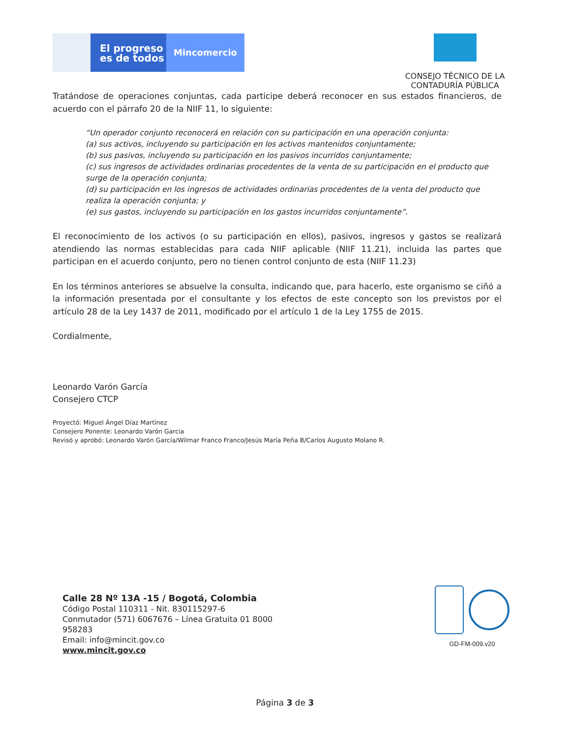El progreso
es de todos
Mincomercio
CONSEJO TÉCNICO DE LA
CONTADURÍA PÚBLICA
Tratándose de operaciones conjuntas, cada participe deberá reconocer en sus estados financieros, de acuerdo con el párrafo 20 de la NIIF 11, lo siguiente:
“Un operador conjunto reconocerá en relación con su participación en una operación conjunta:
(a) sus activos, incluyendo su participación en los activos mantenidos conjuntamente;
(b) sus pasivos, incluyendo su participación en los pasivos incurridos conjuntamente;
(c) sus ingresos de actividades ordinarias procedentes de la venta de su participación en el producto que surge de la operación conjunta;
(d) su participación en los ingresos de actividades ordinarias procedentes de la venta del producto que realiza la operación conjunta; y
(e) sus gastos, incluyendo su participación en los gastos incurridos conjuntamente”.
El reconocimiento de los activos (o su participación en ellos), pasivos, ingresos y gastos se realizará atendiendo las normas establecidas para cada NIIF aplicable (NIIF 11.21), incluida las partes que participan en el acuerdo conjunto, pero no tienen control conjunto de esta (NIIF 11.23)
En los términos anteriores se absuelve la consulta, indicando que, para hacerlo, este organismo se ciñó a la información presentada por el consultante y los efectos de este concepto son los previstos por el artículo 28 de la Ley 1437 de 2011, modificado por el artículo 1 de la Ley 1755 de 2015.
Cordialmente,
Leonardo Varón García
Consejero CTCP
Proyectó: Miguel Ángel Díaz Martínez
Consejero Ponente: Leonardo Varón Garcia
Revisó y aprobó: Leonardo Varón García/Wilmar Franco Franco/Jesús María Peña B/Carlos Augusto Molano R.
Calle 28 Nº 13A -15 / Bogotá, Colombia
Código Postal 110311 - Nit. 830115297-6
Conmutador (571) 6067676 – Línea Gratuita 01 8000
958283
Email: info@mincit.gov.co
www.mincit.gov.co
GD-FM-009.v20
Página 3 de 3